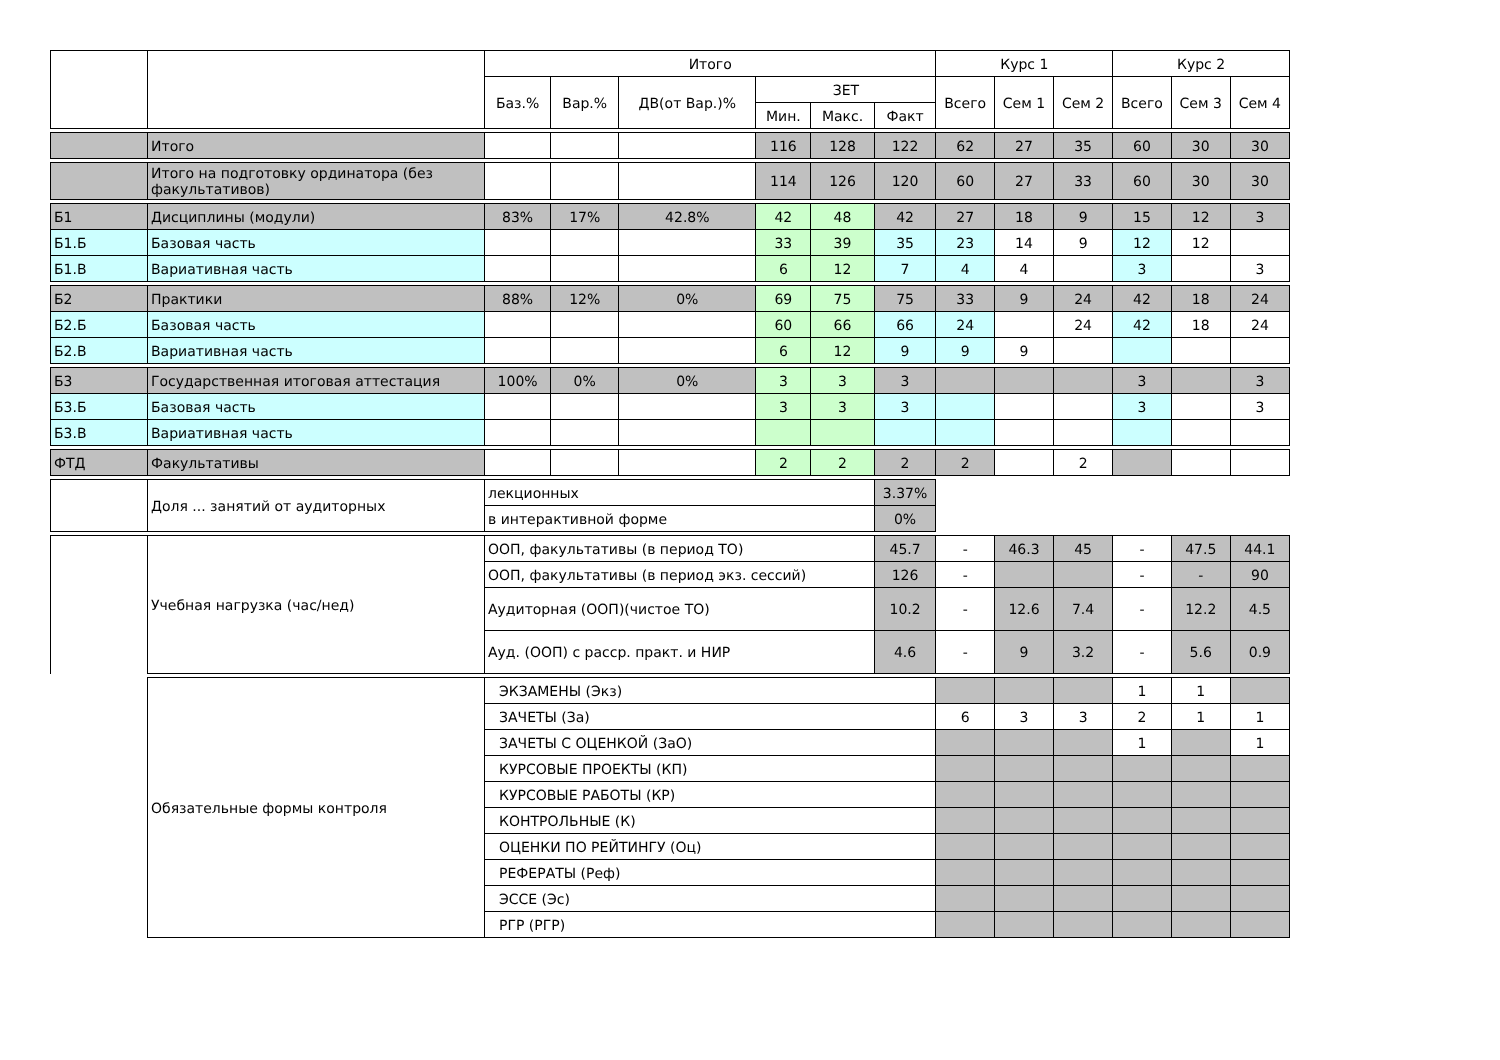| | | Итого | | | | | | Курс 1 | | | Курс 2 | | |
| --- | --- | --- | --- | --- | --- | --- | --- | --- | --- | --- | --- | --- | --- |
| | | Баз.% | Вар.% | ДВ(от Вар.)% | ЗЕТ | | | Всего | Сем 1 | Сем 2 | Всего | Сем 3 | Сем 4 |
| | | | | | Мин. | Макс. | Факт | | | | | | |
| | Итого | | | | 116 | 128 | 122 | 62 | 27 | 35 | 60 | 30 | 30 |
| | Итого на подготовку ординатора (без факультативов) | | | | 114 | 126 | 120 | 60 | 27 | 33 | 60 | 30 | 30 |
| Б1 | Дисциплины (модули) | 83% | 17% | 42.8% | 42 | 48 | 42 | 27 | 18 | 9 | 15 | 12 | 3 |
| Б1.Б | Базовая часть | | | | 33 | 39 | 35 | 23 | 14 | 9 | 12 | 12 | |
| Б1.В | Вариативная часть | | | | 6 | 12 | 7 | 4 | 4 | | 3 | | 3 |
| Б2 | Практики | 88% | 12% | 0% | 69 | 75 | 75 | 33 | 9 | 24 | 42 | 18 | 24 |
| Б2.Б | Базовая часть | | | | 60 | 66 | 66 | 24 | | 24 | 42 | 18 | 24 |
| Б2.В | Вариативная часть | | | | 6 | 12 | 9 | 9 | 9 | | | | |
| Б3 | Государственная итоговая аттестация | 100% | 0% | 0% | 3 | 3 | 3 | | | | 3 | | 3 |
| Б3.Б | Базовая часть | | | | 3 | 3 | 3 | | | | 3 | | 3 |
| Б3.В | Вариативная часть | | | | | | | | | | | | |
| ФТД | Факультативы | | | | 2 | 2 | 2 | 2 | | 2 | | | |
| | Доля ... занятий от аудиторных | лекционных | | | | | 3.37% | | | | | | |
| | | в интерактивной форме | | | | | 0% | | | | | | |
| | Учебная нагрузка (час/нед) | ООП, факультативы (в период ТО) | | | | | 45.7 | - | 46.3 | 45 | - | 47.5 | 44.1 |
| | | ООП, факультативы (в период экз. сессий) | | | | | 126 | - | | | - | - | 90 |
| | | Аудиторная (ООП)(чистое ТО) | | | | | 10.2 | - | 12.6 | 7.4 | - | 12.2 | 4.5 |
| | | Ауд. (ООП) с расср. практ. и НИР | | | | | 4.6 | - | 9 | 3.2 | - | 5.6 | 0.9 |
| | Обязательные формы контроля | ЭКЗАМЕНЫ (Экз) | | | | | | | | | 1 | 1 | |
| | | ЗАЧЕТЫ (За) | | | | | | 6 | 3 | 3 | 2 | 1 | 1 |
| | | ЗАЧЕТЫ С ОЦЕНКОЙ (ЗаО) | | | | | | | | | 1 | | 1 |
| | | КУРСОВЫЕ ПРОЕКТЫ (КП) | | | | | | | | | | | |
| | | КУРСОВЫЕ РАБОТЫ (КР) | | | | | | | | | | | |
| | | КОНТРОЛЬНЫЕ (К) | | | | | | | | | | | |
| | | ОЦЕНКИ ПО РЕЙТИНГУ (Оц) | | | | | | | | | | | |
| | | РЕФЕРАТЫ (Реф) | | | | | | | | | | | |
| | | ЭССЕ (Эс) | | | | | | | | | | | |
| | | РГР (РГР) | | | | | | | | | | | |